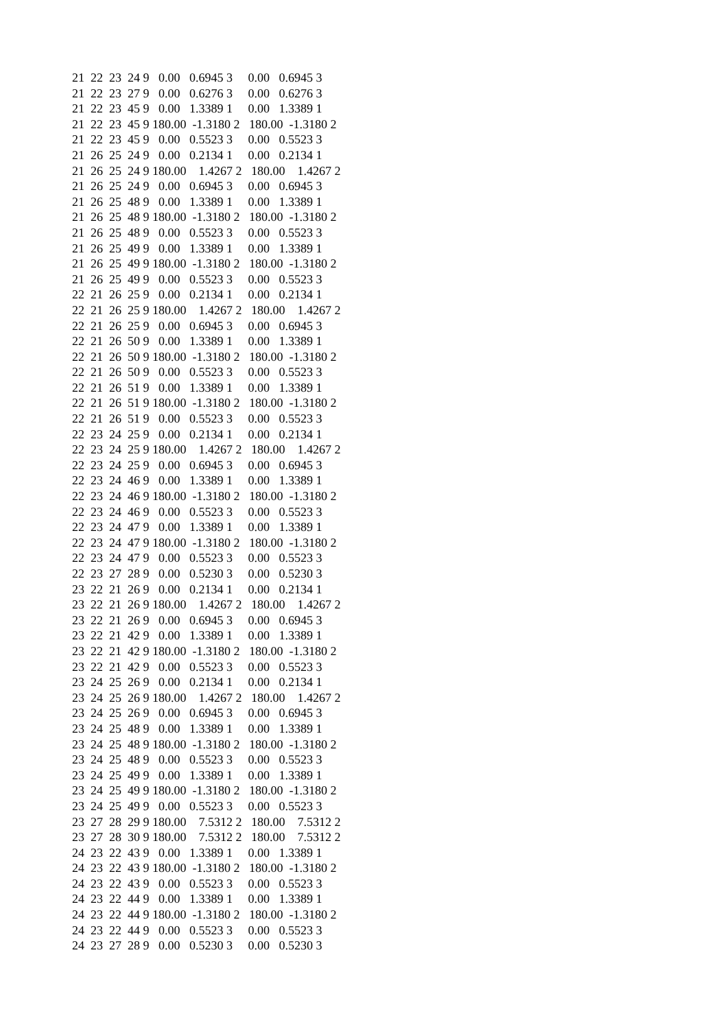21  22  23  24 9   0.00   0.6945 3     0.00   0.6945 3
21  22  23  27 9   0.00   0.6276 3     0.00   0.6276 3
21  22  23  45 9   0.00   1.3389 1     0.00   1.3389 1
21  22  23  45 9 180.00  -1.3180 2   180.00  -1.3180 2
21  22  23  45 9   0.00   0.5523 3     0.00   0.5523 3
21  26  25  24 9   0.00   0.2134 1     0.00   0.2134 1
21  26  25  24 9 180.00    1.4267 2   180.00    1.4267 2
21  26  25  24 9   0.00   0.6945 3     0.00   0.6945 3
21  26  25  48 9   0.00   1.3389 1     0.00   1.3389 1
21  26  25  48 9 180.00  -1.3180 2   180.00  -1.3180 2
21  26  25  48 9   0.00   0.5523 3     0.00   0.5523 3
21  26  25  49 9   0.00   1.3389 1     0.00   1.3389 1
21  26  25  49 9 180.00  -1.3180 2   180.00  -1.3180 2
21  26  25  49 9   0.00   0.5523 3     0.00   0.5523 3
22  21  26  25 9   0.00   0.2134 1     0.00   0.2134 1
22  21  26  25 9 180.00    1.4267 2   180.00    1.4267 2
22  21  26  25 9   0.00   0.6945 3     0.00   0.6945 3
22  21  26  50 9   0.00   1.3389 1     0.00   1.3389 1
22  21  26  50 9 180.00  -1.3180 2   180.00  -1.3180 2
22  21  26  50 9   0.00   0.5523 3     0.00   0.5523 3
22  21  26  51 9   0.00   1.3389 1     0.00   1.3389 1
22  21  26  51 9 180.00  -1.3180 2   180.00  -1.3180 2
22  21  26  51 9   0.00   0.5523 3     0.00   0.5523 3
22  23  24  25 9   0.00   0.2134 1     0.00   0.2134 1
22  23  24  25 9 180.00    1.4267 2   180.00    1.4267 2
22  23  24  25 9   0.00   0.6945 3     0.00   0.6945 3
22  23  24  46 9   0.00   1.3389 1     0.00   1.3389 1
22  23  24  46 9 180.00  -1.3180 2   180.00  -1.3180 2
22  23  24  46 9   0.00   0.5523 3     0.00   0.5523 3
22  23  24  47 9   0.00   1.3389 1     0.00   1.3389 1
22  23  24  47 9 180.00  -1.3180 2   180.00  -1.3180 2
22  23  24  47 9   0.00   0.5523 3     0.00   0.5523 3
22  23  27  28 9   0.00   0.5230 3     0.00   0.5230 3
23  22  21  26 9   0.00   0.2134 1     0.00   0.2134 1
23  22  21  26 9 180.00    1.4267 2   180.00    1.4267 2
23  22  21  26 9   0.00   0.6945 3     0.00   0.6945 3
23  22  21  42 9   0.00   1.3389 1     0.00   1.3389 1
23  22  21  42 9 180.00  -1.3180 2   180.00  -1.3180 2
23  22  21  42 9   0.00   0.5523 3     0.00   0.5523 3
23  24  25  26 9   0.00   0.2134 1     0.00   0.2134 1
23  24  25  26 9 180.00    1.4267 2   180.00    1.4267 2
23  24  25  26 9   0.00   0.6945 3     0.00   0.6945 3
23  24  25  48 9   0.00   1.3389 1     0.00   1.3389 1
23  24  25  48 9 180.00  -1.3180 2   180.00  -1.3180 2
23  24  25  48 9   0.00   0.5523 3     0.00   0.5523 3
23  24  25  49 9   0.00   1.3389 1     0.00   1.3389 1
23  24  25  49 9 180.00  -1.3180 2   180.00  -1.3180 2
23  24  25  49 9   0.00   0.5523 3     0.00   0.5523 3
23  27  28  29 9 180.00    7.5312 2   180.00    7.5312 2
23  27  28  30 9 180.00    7.5312 2   180.00    7.5312 2
24  23  22  43 9   0.00   1.3389 1     0.00   1.3389 1
24  23  22  43 9 180.00  -1.3180 2   180.00  -1.3180 2
24  23  22  43 9   0.00   0.5523 3     0.00   0.5523 3
24  23  22  44 9   0.00   1.3389 1     0.00   1.3389 1
24  23  22  44 9 180.00  -1.3180 2   180.00  -1.3180 2
24  23  22  44 9   0.00   0.5523 3     0.00   0.5523 3
24  23  27  28 9   0.00   0.5230 3     0.00   0.5230 3